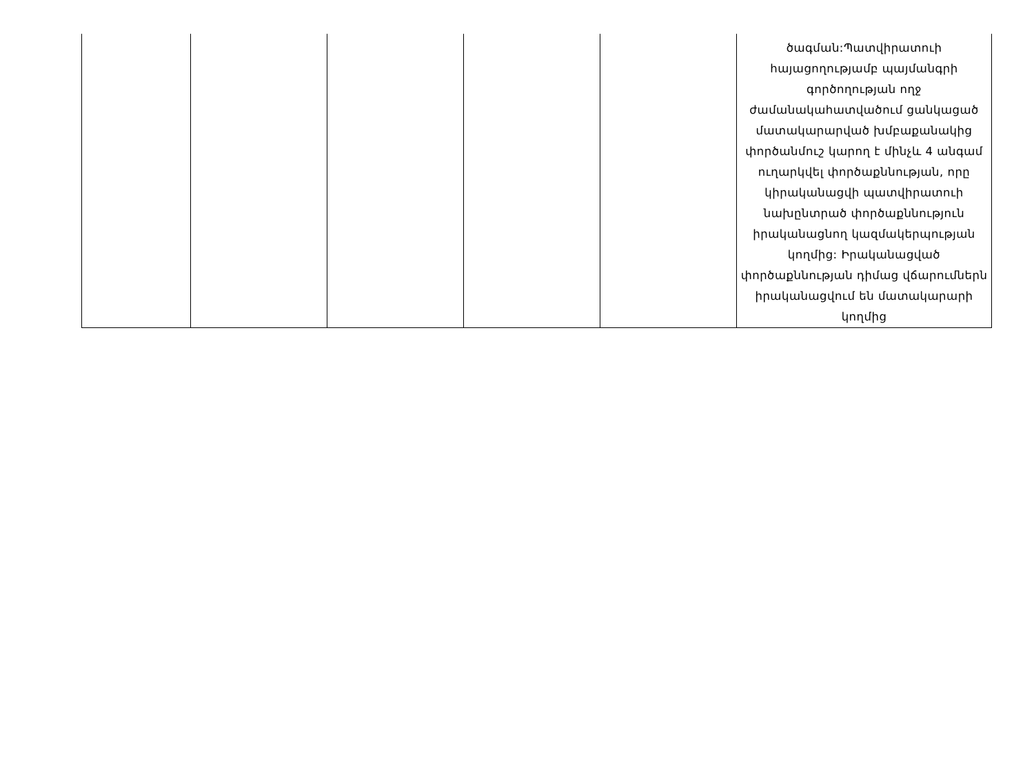| | | | | | ծագման:Պատվիրատուի հայացողությամբ պայմանգրի գործողության ողջ ժամանակահատվածում ցանկացած մատակարարված խմբաքանակից փործանմուշ կարող է մինչև 4 անգամ ուղարկվել փործաքննության, որը կիրականացվի պատվիրատուի նախընտրած փործաքննություն իրականացնող կազմակերպության կողմից: Իրականացված փործաքննության դիմաց վճարումներն իրականացվում են մատակարարի կողմից |